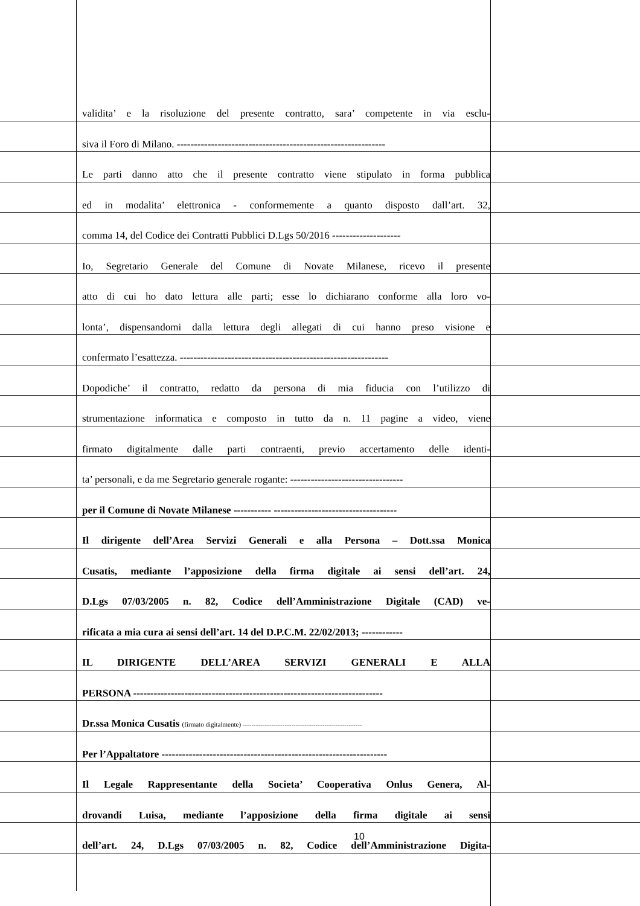validita’ e la risoluzione del presente contratto, sara’ competente in via esclu-
siva il Foro di Milano. -------------------------------------------------------------
Le parti danno atto che il presente contratto viene stipulato in forma pubblica
ed in modalita’ elettronica - conformemente a quanto disposto dall’art. 32,
comma 14, del Codice dei Contratti Pubblici D.Lgs 50/2016 --------------------
Io, Segretario Generale del Comune di Novate Milanese, ricevo il presente
atto di cui ho dato lettura alle parti; esse lo dichiarano conforme alla loro vo-
lonta’, dispensandomi dalla lettura degli allegati di cui hanno preso visione e
confermato l’esattezza. -------------------------------------------------------------
Dopodiche’ il contratto, redatto da persona di mia fiducia con l’utilizzo di
strumentazione informatica e composto in tutto da n. 11 pagine a video, viene
firmato digitalmente dalle parti contraenti, previo accertamento delle identi-
ta’ personali, e da me Segretario generale rogante: ---------------------------------
per il Comune di Novate Milanese ----------- ------------------------------------
Il dirigente dell’Area Servizi Generali e alla Persona – Dott.ssa Monica
Cusatis, mediante l’apposizione della firma digitale ai sensi dell’art. 24,
D.Lgs 07/03/2005 n. 82, Codice dell’Amministrazione Digitale (CAD) ve-
rificata a mia cura ai sensi dell’art. 14 del D.P.C.M. 22/02/2013; ------------
IL DIRIGENTE DELL’AREA SERVIZI GENERALI E ALLA
PERSONA -------------------------------------------------------------------------
Dr.ssa Monica Cusatis (firmato digitalmente) ------------------------------------------------------
Per l’Appaltatore ------------------------------------------------------------------
Il Legale Rappresentante della Societa’ Cooperativa Onlus Genera, Al-
drovandi Luisa, mediante l’apposizione della firma digitale ai sensi
dell’art. 24, D.Lgs 07/03/2005 n. 82, Codice dell’Amministrazione Digita-
10